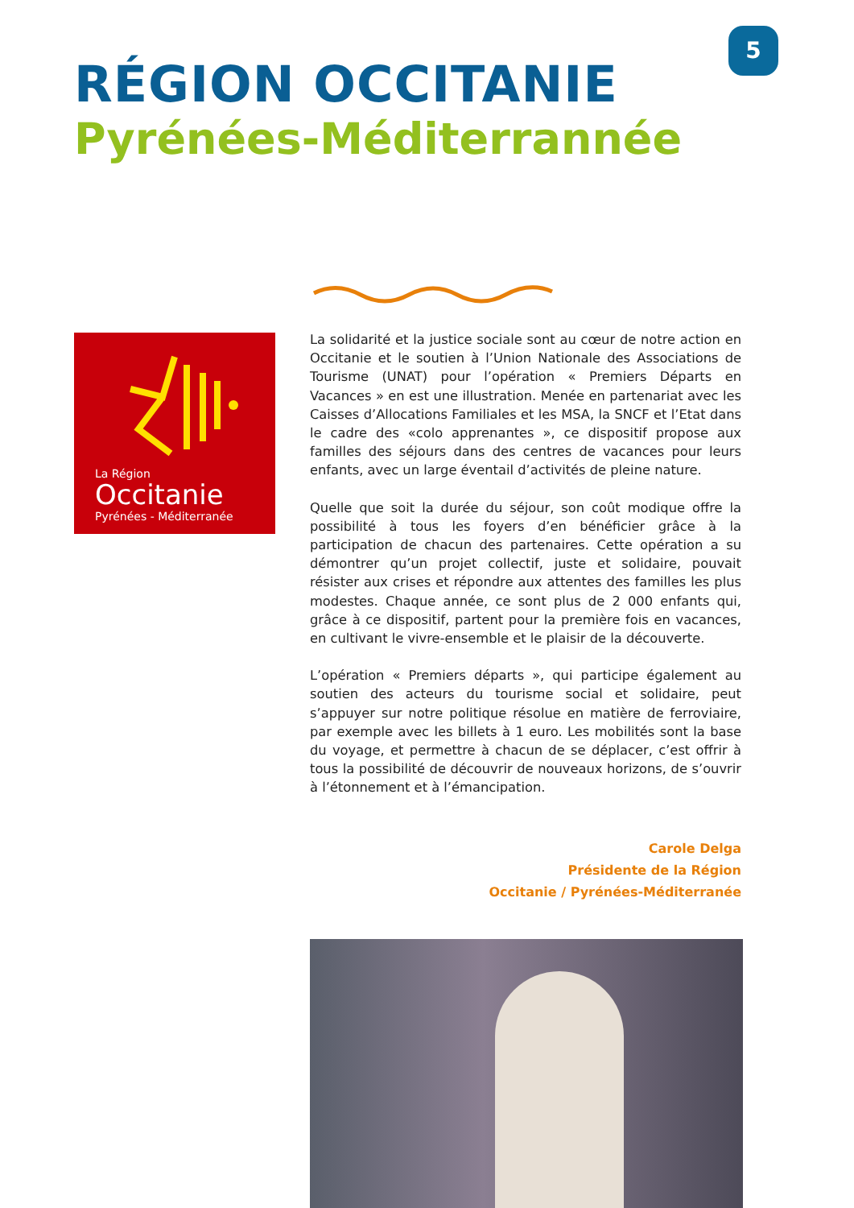5
RÉGION OCCITANIE
Pyrénées-Méditerrannée
La Région
Occitanie
Pyrénées - Méditerranée
La solidarité et la justice sociale sont au cœur de notre action en Occitanie et le soutien à l’Union Nationale des Associations de Tourisme (UNAT) pour l’opération « Premiers Départs en Vacances » en est une illustration. Menée en partenariat avec les Caisses d’Allocations Familiales et les MSA, la SNCF et l’Etat dans le cadre des «colo apprenantes », ce dispositif propose aux familles des séjours dans des centres de vacances pour leurs enfants, avec un large éventail d’activités de pleine nature.
Quelle que soit la durée du séjour, son coût modique offre la possibilité à tous les foyers d’en bénéficier grâce à la participation de chacun des partenaires. Cette opération a su démontrer qu’un projet collectif, juste et solidaire, pouvait résister aux crises et répondre aux attentes des familles les plus modestes. Chaque année, ce sont plus de 2 000 enfants qui, grâce à ce dispositif, partent pour la première fois en vacances, en cultivant le vivre-ensemble et le plaisir de la découverte.
L’opération « Premiers départs », qui participe également au soutien des acteurs du tourisme social et solidaire, peut s’appuyer sur notre politique résolue en matière de ferroviaire, par exemple avec les billets à 1 euro. Les mobilités sont la base du voyage, et permettre à chacun de se déplacer, c’est offrir à tous la possibilité de découvrir de nouveaux horizons, de s’ouvrir à l’étonnement et à l’émancipation.
Carole Delga
Présidente de la Région
Occitanie / Pyrénées-Méditerranée